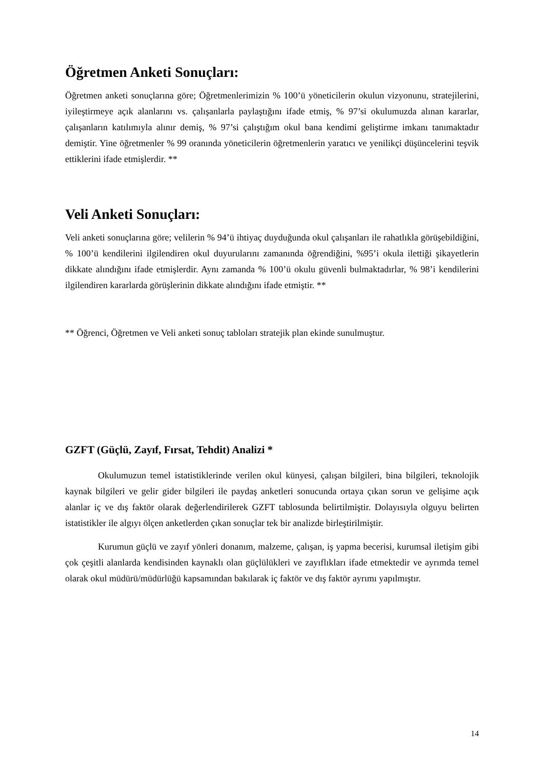Öğretmen Anketi Sonuçları:
Öğretmen anketi sonuçlarına göre; Öğretmenlerimizin % 100’ü yöneticilerin okulun vizyonunu, stratejilerini, iyileştirmeye açık alanlarını vs. çalışanlarla paylaştığını ifade etmiş, % 97’si okulumuzda alınan kararlar, çalışanların katılımıyla alınır demiş, % 97’si çalıştığım okul bana kendimi geliştirme imkanı tanımaktadır demiştir. Yine öğretmenler % 99 oranında yöneticilerin öğretmenlerin yaratıcı ve yenilikçi düşüncelerini teşvik ettiklerini ifade etmişlerdir. **
Veli Anketi Sonuçları:
Veli anketi sonuçlarına göre; velilerin % 94’ü ihtiyaç duyduğunda okul çalışanları ile rahatlıkla görüşebildiğini, % 100’ü kendilerini ilgilendiren okul duyurularını zamanında öğrendiğini, %95’i okula ilettiği şikayetlerin dikkate alındığını ifade etmişlerdir. Aynı zamanda % 100’ü okulu güvenli bulmaktadırlar, % 98’i kendilerini ilgilendiren kararlarda görüşlerinin dikkate alındığını ifade etmiştir. **
** Öğrenci, Öğretmen ve Veli anketi sonuç tabloları stratejik plan ekinde sunulmuştur.
GZFT (Güçlü, Zayıf, Fırsat, Tehdit) Analizi *
Okulumuzun temel istatistiklerinde verilen okul künyesi, çalışan bilgileri, bina bilgileri, teknolojik kaynak bilgileri ve gelir gider bilgileri ile paydaş anketleri sonucunda ortaya çıkan sorun ve gelişime açık alanlar iç ve dış faktör olarak değerlendirilerek GZFT tablosunda belirtilmiştir. Dolayısıyla olguyu belirten istatistikler ile algıyı ölçen anketlerden çıkan sonuçlar tek bir analizde birleştirilmiştir.
Kurumun güçlü ve zayıf yönleri donanım, malzeme, çalışan, iş yapma becerisi, kurumsal iletişim gibi çok çeşitli alanlarda kendisinden kaynaklı olan güçlülükleri ve zayıflıkları ifade etmektedir ve ayrımda temel olarak okul müdürü/müdürlüğü kapsamından bakılarak iç faktör ve dış faktör ayrımı yapılmıştır.
14